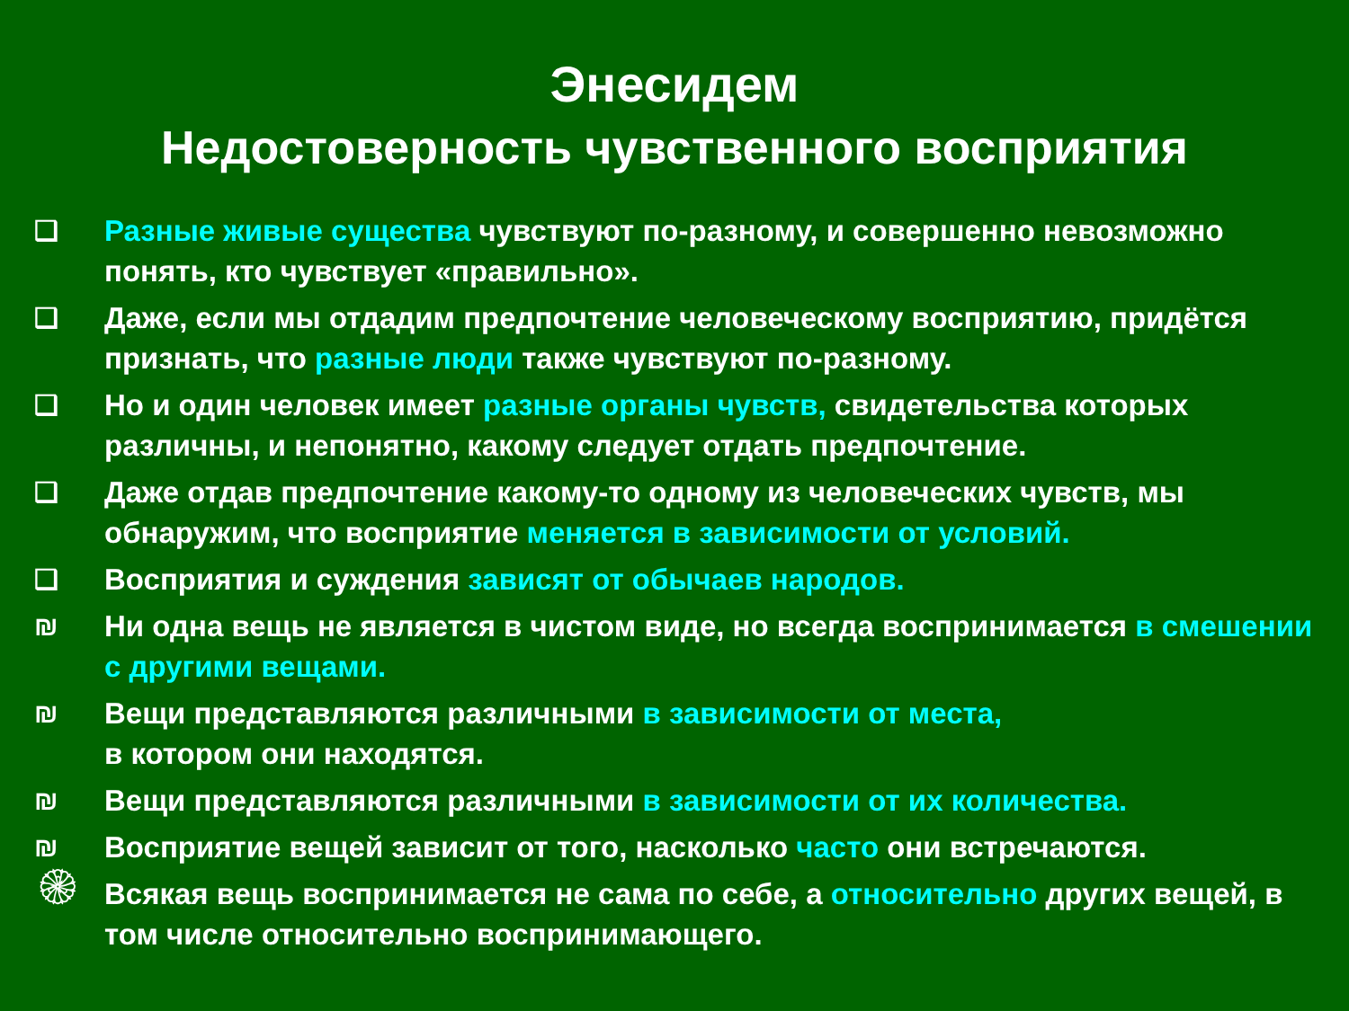Энесидем
Недостоверность чувственного восприятия
❑ Разные живые существа чувствуют по-разному, и совершенно невозможно понять, кто чувствует «правильно».
❑ Даже, если мы отдадим предпочтение человеческому восприятию, придётся признать, что разные люди также чувствуют по-разному.
❑ Но и один человек имеет разные органы чувств, свидетельства которых различны, и непонятно, какому следует отдать предпочтение.
❑ Даже отдав предпочтение какому-то одному из человеческих чувств, мы обнаружим, что восприятие меняется в зависимости от условий.
❑ Восприятия и суждения зависят от обычаев народов.
₪ Ни одна вещь не является в чистом виде, но всегда воспринимается в смешении с другими вещами.
₪ Вещи представляются различными в зависимости от места,
в котором они находятся.
₪ Вещи представляются различными в зависимости от их количества.
₪ Восприятие вещей зависит от того, насколько часто они встречаются.
۞ Всякая вещь воспринимается не сама по себе, а относительно других вещей, в том числе относительно воспринимающего.